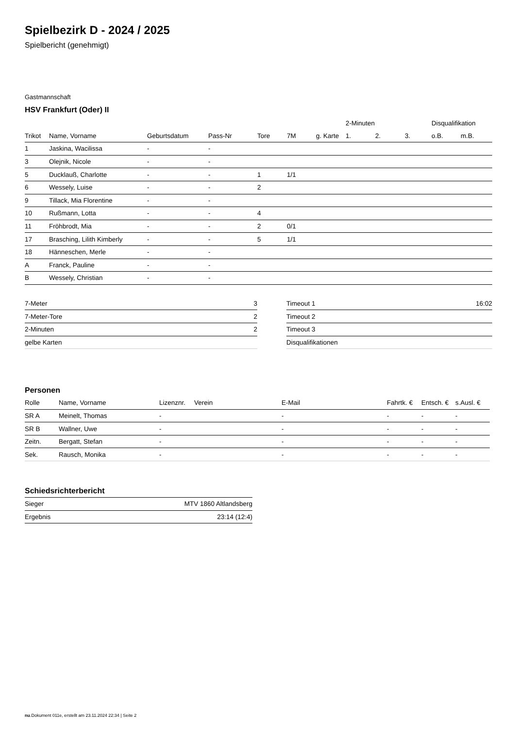Spielbezirk D - 2024 / 2025
Spielbericht (genehmigt)
Gastmannschaft
HSV Frankfurt (Oder) II
| | | | | | | | 2-Minuten | | | Disqualifikation | |
| --- | --- | --- | --- | --- | --- | --- | --- | --- | --- | --- | --- |
| Trikot | Name, Vorname | Geburtsdatum | Pass-Nr | Tore | 7M | g. Karte | 1. | 2. | 3. | o.B. | m.B. |
| 1 | Jaskina, Wacilissa | - | - | | | | | | | | |
| 3 | Olejnik, Nicole | - | - | | | | | | | | |
| 5 | Ducklauß, Charlotte | - | - | 1 | 1/1 | | | | | | |
| 6 | Wessely, Luise | - | - | 2 | | | | | | | |
| 9 | Tillack, Mia Florentine | - | - | | | | | | | | |
| 10 | Rußmann, Lotta | - | - | 4 | | | | | | | |
| 11 | Fröhbrodt, Mia | - | - | 2 | 0/1 | | | | | | |
| 17 | Brasching, Lilith Kimberly | - | - | 5 | 1/1 | | | | | | |
| 18 | Hänneschen, Merle | - | - | | | | | | | | |
| A | Franck, Pauline | - | - | | | | | | | | |
| B | Wessely, Christian | - | - | | | | | | | | |
| 7-Meter | 3 |
| 7-Meter-Tore | 2 |
| 2-Minuten | 2 |
| gelbe Karten | |
| Timeout 1 | 16:02 |
| Timeout 2 | |
| Timeout 3 | |
| Disqualifikationen | |
Personen
| Rolle | Name, Vorname | Lizenznr. | Verein | E-Mail | Fahrtk. € | Entsch. € | s.Ausl. € |
| --- | --- | --- | --- | --- | --- | --- | --- |
| SR A | Meinelt, Thomas | - | | - | - | - | - |
| SR B | Wallner, Uwe | - | | - | - | - | - |
| Zeitn. | Bergatt, Stefan | - | | - | - | - | - |
| Sek. | Rausch, Monika | - | | - | - | - | - |
Schiedsrichterbericht
| Sieger | MTV 1860 Altlandsberg |
| Ergebnis | 23:14 (12:4) |
nu.Dokument 011e, erstellt am 23.11.2024 22:34 | Seite 2